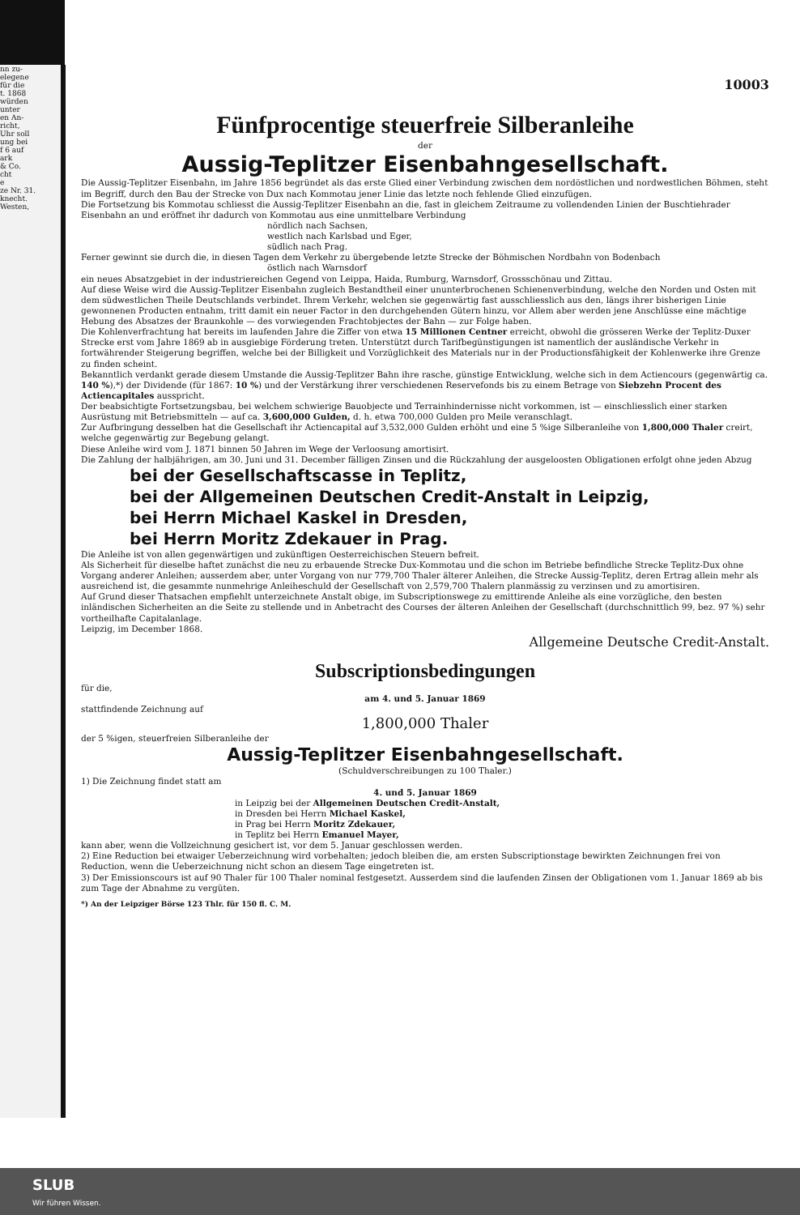nn zu-
elegene
für die
t. 1868
würden
unter
en An-
richt,
Uhr soll
ung bei
f 6 auf
ark
& Co.
cht
e
ze Nr. 31.
knecht.
Westen,
10003
Fünfprocentige steuerfreie Silberanleihe
der
Aussig-Teplitzer Eisenbahngesellschaft.
Die Aussig-Teplitzer Eisenbahn, im Jahre 1856 begründet als das erste Glied einer Verbindung zwischen dem nordöstlichen und nordwestlichen Böhmen, steht im Begriff, durch den Bau der Strecke von Dux nach Kommotau jener Linie das letzte noch fehlende Glied einzufügen.
Die Fortsetzung bis Kommotau schliesst die Aussig-Teplitzer Eisenbahn an die, fast in gleichem Zeitraume zu vollendenden Linien der Buschtiehrader Eisenbahn an und eröffnet ihr dadurch von Kommotau aus eine unmittelbare Verbindung
nördlich nach Sachsen,
westlich nach Karlsbad und Eger,
südlich nach Prag.
Ferner gewinnt sie durch die, in diesen Tagen dem Verkehr zu übergebende letzte Strecke der Böhmischen Nordbahn von Bodenbach
östlich nach Warnsdorf
ein neues Absatzgebiet in der industriereichen Gegend von Leippa, Haida, Rumburg, Warnsdorf, Grossschönau und Zittau.
Auf diese Weise wird die Aussig-Teplitzer Eisenbahn zugleich Bestandtheil einer ununterbrochenen Schienenverbindung, welche den Norden und Osten mit dem südwestlichen Theile Deutschlands verbindet. Ihrem Verkehr, welchen sie gegenwärtig fast ausschliesslich aus den, längs ihrer bisherigen Linie gewonnenen Producten entnahm, tritt damit ein neuer Factor in den durchgehenden Gütern hinzu, vor Allem aber werden jene Anschlüsse eine mächtige Hebung des Absatzes der Braunkohle — des vorwiegenden Frachtobjectes der Bahn — zur Folge haben.
Die Kohlenverfrachtung hat bereits im laufenden Jahre die Ziffer von etwa 15 Millionen Centner erreicht, obwohl die grösseren Werke der Teplitz-Duxer Strecke erst vom Jahre 1869 ab in ausgiebige Förderung treten. Unterstützt durch Tarifbegünstigungen ist namentlich der ausländische Verkehr in fortwährender Steigerung begriffen, welche bei der Billigkeit und Vorzüglichkeit des Materials nur in der Productionsfähigkeit der Kohlenwerke ihre Grenze zu finden scheint.
Bekanntlich verdankt gerade diesem Umstande die Aussig-Teplitzer Bahn ihre rasche, günstige Entwicklung, welche sich in dem Actiencours (gegenwärtig ca. 140 %),*) der Dividende (für 1867: 10 %) und der Verstärkung ihrer verschiedenen Reservefonds bis zu einem Betrage von Siebzehn Procent des Actiencapitales ausspricht.
Der beabsichtigte Fortsetzungsbau, bei welchem schwierige Bauobjecte und Terrainhindernisse nicht vorkommen, ist — einschliesslich einer starken Ausrüstung mit Betriebsmitteln — auf ca. 3,600,000 Gulden, d. h. etwa 700,000 Gulden pro Meile veranschlagt.
Zur Aufbringung desselben hat die Gesellschaft ihr Actiencapital auf 3,532,000 Gulden erhöht und eine 5 %ige Silberanleihe von 1,800,000 Thaler creirt, welche gegenwärtig zur Begebung gelangt.
Diese Anleihe wird vom J. 1871 binnen 50 Jahren im Wege der Verloosung amortisirt.
Die Zahlung der halbjährigen, am 30. Juni und 31. December fälligen Zinsen und die Rückzahlung der ausgeloosten Obligationen erfolgt ohne jeden Abzug
bei der Gesellschaftscasse in Teplitz,
bei der Allgemeinen Deutschen Credit-Anstalt in Leipzig,
bei Herrn Michael Kaskel in Dresden,
bei Herrn Moritz Zdekauer in Prag.
Die Anleihe ist von allen gegenwärtigen und zukünftigen Oesterreichischen Steuern befreit.
Als Sicherheit für dieselbe haftet zunächst die neu zu erbauende Strecke Dux-Kommotau und die schon im Betriebe befindliche Strecke Teplitz-Dux ohne Vorgang anderer Anleihen; ausserdem aber, unter Vorgang von nur 779,700 Thaler älterer Anleihen, die Strecke Aussig-Teplitz, deren Ertrag allein mehr als ausreichend ist, die gesammte nunmehrige Anleiheschuld der Gesellschaft von 2,579,700 Thalern planmässig zu verzinsen und zu amortisiren.
Auf Grund dieser Thatsachen empfiehlt unterzeichnete Anstalt obige, im Subscriptionswege zu emittirende Anleihe als eine vorzügliche, den besten inländischen Sicherheiten an die Seite zu stellende und in Anbetracht des Courses der älteren Anleihen der Gesellschaft (durchschnittlich 99, bez. 97 %) sehr vortheilhafte Capitalanlage.
Leipzig, im December 1868.
Allgemeine Deutsche Credit-Anstalt.
Subscriptionsbedingungen
für die,
am 4. und 5. Januar 1869
stattfindende Zeichnung auf
1,800,000 Thaler
der 5 %igen, steuerfreien Silberanleihe der
Aussig-Teplitzer Eisenbahngesellschaft.
(Schuldverschreibungen zu 100 Thaler.)
1) Die Zeichnung findet statt am
4. und 5. Januar 1869
in Leipzig bei der Allgemeinen Deutschen Credit-Anstalt,
in Dresden bei Herrn Michael Kaskel,
in Prag bei Herrn Moritz Zdekauer,
in Teplitz bei Herrn Emanuel Mayer,
kann aber, wenn die Vollzeichnung gesichert ist, vor dem 5. Januar geschlossen werden.
2) Eine Reduction bei etwaiger Ueberzeichnung wird vorbehalten; jedoch bleiben die, am ersten Subscriptionstage bewirkten Zeichnungen frei von Reduction, wenn die Ueberzeichnung nicht schon an diesem Tage eingetreten ist.
3) Der Emissionscours ist auf 90 Thaler für 100 Thaler nominal festgesetzt. Ausserdem sind die laufenden Zinsen der Obligationen vom 1. Januar 1869 ab bis zum Tage der Abnahme zu vergüten.
*) An der Leipziger Börse 123 Thlr. für 150 fl. C. M.
SLUB
Wir führen Wissen.